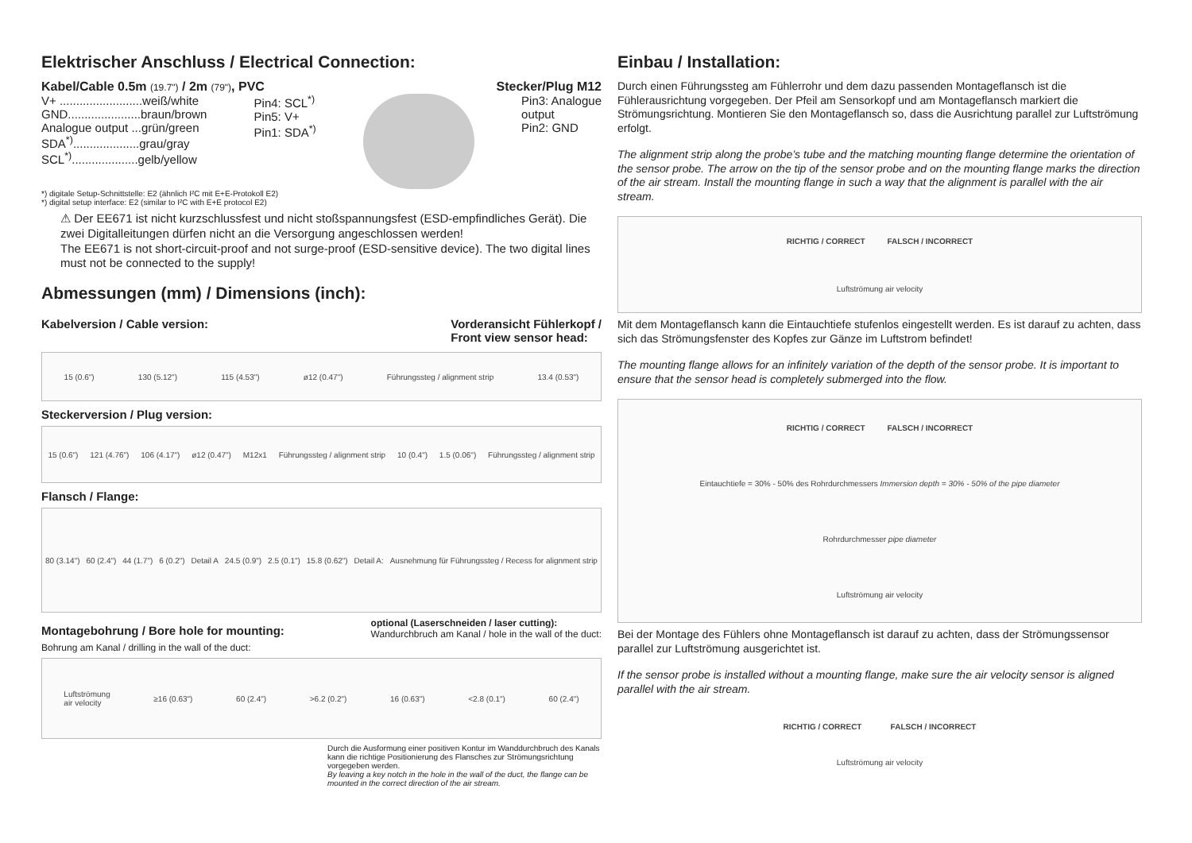Elektrischer Anschluss / Electrical Connection:
Kabel/Cable 0.5m (19.7") / 2m (79"), PVC Stecker/Plug M12
V+ .........................weiß/white
GND......................braun/brown
Analogue output ...grün/green
SDA<sup>*)</sup>....................grau/gray
SCL<sup>*)</sup>....................gelb/yellow
Pin4: SCL<sup>*)</sup>
Pin5: V+
Pin1: SDA<sup>*)</sup>
Pin3: Analogue
output
Pin2: GND
*) digitale Setup-Schnittstelle: E2 (ähnlich I²C mit E+E-Protokoll E2)
*) digital setup interface: E2 (similar to I²C with E+E protocol E2)
⚠ Der EE671 ist nicht kurzschlussfest und nicht stoßspannungsfest (ESD-empfindliches Gerät). Die zwei Digitalleitungen dürfen nicht an die Versorgung angeschlossen werden!
The EE671 is not short-circuit-proof and not surge-proof (ESD-sensitive device). The two digital lines must not be connected to the supply!
Abmessungen (mm) / Dimensions (inch):
Kabelversion / Cable version: Vorderansicht Fühlerkopf /
Front view sensor head:
15 (0.6") 130 (5.12") 115 (4.53") ø12 (0.47") Führungssteg / alignment strip 13.4 (0.53")
Steckerversion / Plug version:
15 (0.6") 121 (4.76") 106 (4.17") ø12 (0.47") M12x1 Führungssteg / alignment strip 10 (0.4") 1.5 (0.06") Führungssteg / alignment strip
Flansch / Flange:
80 (3.14") 60 (2.4") 44 (1.7") 6 (0.2") Detail A 24.5 (0.9") 2.5 (0.1") 15.8 (0.62") Detail A: Ausnehmung für Führungssteg / Recess for alignment strip
Montagebohrung / Bore hole for mounting:
Bohrung am Kanal / drilling in the wall of the duct:
optional (Laserschneiden / laser cutting):
Wandurchbruch am Kanal / hole in the wall of the duct:
Luftströmung
air velocity ≥16 (0.63") 60 (2.4") >6.2 (0.2") 16 (0.63") <2.8 (0.1") 60 (2.4")
Durch die Ausformung einer positiven Kontur im Wanddurchbruch des Kanals kann die richtige Positionierung des Flansches zur Strömungsrichtung vorgegeben werden.
By leaving a key notch in the hole in the wall of the duct, the flange can be mounted in the correct direction of the air stream.
Einbau / Installation:
Durch einen Führungssteg am Fühlerrohr und dem dazu passenden Montageflansch ist die Fühlerausrichtung vorgegeben. Der Pfeil am Sensorkopf und am Montageflansch markiert die Strömungsrichtung. Montieren Sie den Montageflansch so, dass die Ausrichtung parallel zur Luftströmung erfolgt.
The alignment strip along the probe’s tube and the matching mounting flange determine the orientation of the sensor probe. The arrow on the tip of the sensor probe and on the mounting flange marks the direction of the air stream. Install the mounting flange in such a way that the alignment is parallel with the air stream.
RICHTIG / CORRECT FALSCH / INCORRECT
Luftströmung air velocity
Mit dem Montageflansch kann die Eintauchtiefe stufenlos eingestellt werden. Es ist darauf zu achten, dass sich das Strömungsfenster des Kopfes zur Gänze im Luftstrom befindet!
The mounting flange allows for an infinitely variation of the depth of the sensor probe. It is important to ensure that the sensor head is completely submerged into the flow.
RICHTIG / CORRECT FALSCH / INCORRECT
Eintauchtiefe = 30% - 50% des Rohrdurchmessers Immersion depth = 30% - 50% of the pipe diameter
Rohrdurchmesser pipe diameter
Luftströmung air velocity
Bei der Montage des Fühlers ohne Montageflansch ist darauf zu achten, dass der Strömungssensor parallel zur Luftströmung ausgerichtet ist.
If the sensor probe is installed without a mounting flange, make sure the air velocity sensor is aligned parallel with the air stream.
RICHTIG / CORRECT FALSCH / INCORRECT
Luftströmung air velocity